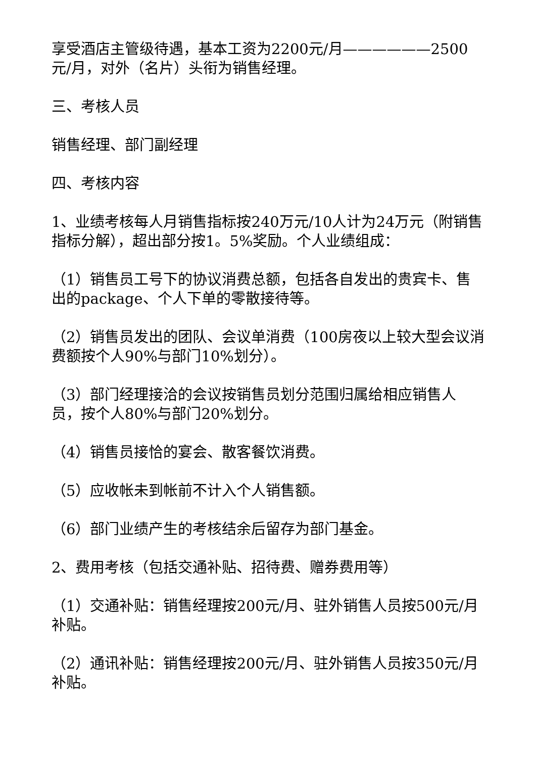享受酒店主管级待遇，基本工资为2200元/月——————2500元/月，对外（名片）头衔为销售经理。
三、考核人员
销售经理、部门副经理
四、考核内容
1、业绩考核每人月销售指标按240万元/10人计为24万元（附销售指标分解），超出部分按1。5%奖励。个人业绩组成：
（1）销售员工号下的协议消费总额，包括各自发出的贵宾卡、售出的package、个人下单的零散接待等。
（2）销售员发出的团队、会议单消费（100房夜以上较大型会议消费额按个人90%与部门10%划分）。
（3）部门经理接洽的会议按销售员划分范围归属给相应销售人员，按个人80%与部门20%划分。
（4）销售员接恰的宴会、散客餐饮消费。
（5）应收帐未到帐前不计入个人销售额。
（6）部门业绩产生的考核结余后留存为部门基金。
2、费用考核（包括交通补贴、招待费、赠券费用等）
（1）交通补贴：销售经理按200元/月、驻外销售人员按500元/月补贴。
（2）通讯补贴：销售经理按200元/月、驻外销售人员按350元/月补贴。